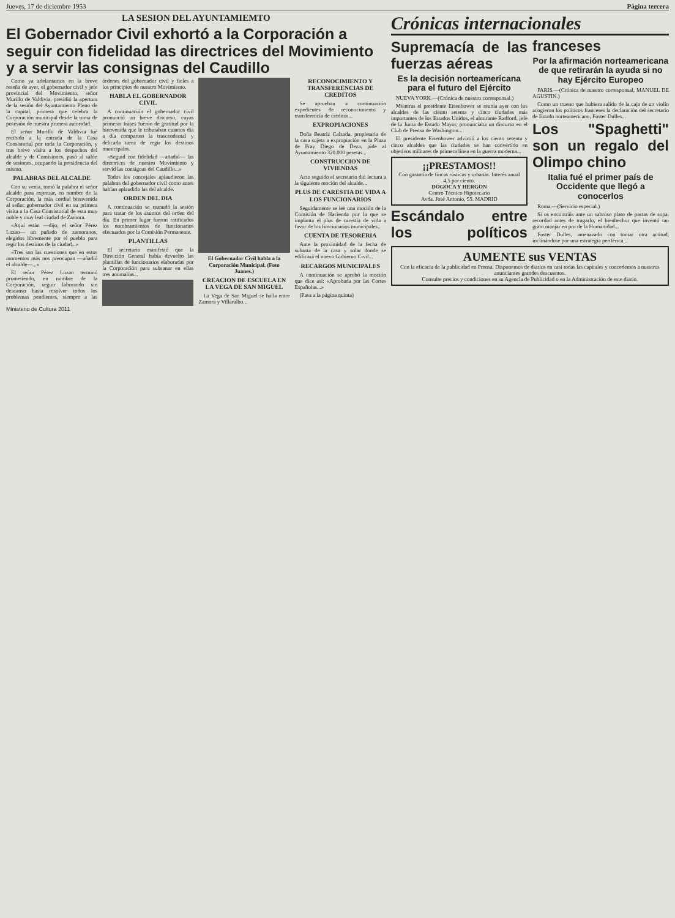Jueves, 17 de diciembre 1953 Página tercera
LA SESION DEL AYUNTAMIEMTO
El Gobernador Civil exhortó a la Corporación a seguir con fidelidad las directrices del Movimiento y a servir las consignas del Caudillo
Como ya adelantamos en la breve reseña de ayer, el gobernador civil y jefe provincial del Movimiento, señor Murillo de Valdivia, presidió la apertura de la sesión del Ayuntamiento Pleno de la capital, primera que celebra la Corporación municipal desde la toma de posesión de nuestra primera autoridad.
El señor Murillo de Valdivia fué recibido a la entrada de la Casa Consistorial por toda la Corporación, y tras breve visita a los despachos del alcalde y de Comisiones, pasó al salón de sesiones, ocupando la presidencia del mismo.
PALABRAS DEL ALCALDE
Con su venia, tomó la palabra el señor alcalde para expresar, en nombre de la Corporación, la más cordial bienvenida al señor gobernador civil en su primera visita a la Casa Consistorial de esta muy noble y muy leal ciudad de Zamora.
«Aquí están —dijo, el señor Pérez Lozao— un puñado de zamoranos, elegidos libremente por el pueblo para regir los destinos de la ciudad...»
«Tres son las cuestiones que en estos momentos más nos preocupan —añadió el alcalde—...»
El señor Pérez Lozao terminó prometiendo, en nombre de la Corporación, seguir laborando sin descanso hasta resolver todos los problemas pendientes, siempre a las órdenes del gobernador civil y fieles a los principios de nuestro Movimiento.
HABLA EL GOBERNADOR CIVIL
A continuación el gobernador civil pronunció un breve discurso, cuyas primeras frases fueron de gratitud por la bienvenida que le tributaban cuantos día a día comparten la trascendental y delicada tarea de regir los destinos municipales.
«Seguid con fidelidad —añadió— las directrices de nuestro Movimiento y servid las consignas del Caudillo...»
Todos los concejales aplaudieron las palabras del gobernador civil como antes habían aplaudido las del alcalde.
ORDEN DEL DIA
A continuación se reanudó la sesión para tratar de los asuntos del orden del día. En primer lugar fueron ratificados los nombramientos de funcionarios efectuados por la Comisión Permanente.
PLANTILLAS
El secretario manifestó que la Dirección General había devuelto las plantillas de funcionarios elaboradas por la Corporación para subsanar en ellas tres anomalías...
El Gobernador Civil habla a la Corporación Municipal. (Foto Juanes.)
CREACION DE ESCUELA EN LA VEGA DE SAN MIGUEL
La Vega de San Miguel se halla entre Zamora y Villaralbo...
RECONOCIMIENTO Y TRANSFERENCIAS DE CREDITOS
Se aprueban a continuación expedientes de reconocimiento y transferencia de créditos...
EXPROPIACIONES
Doña Beatriz Calzada, propietaria de la casa sujeta a expropiación en la Plaza de Fray Diego de Deza, pide al Ayuntamiento 320.000 pesetas...
CONSTRUCCION DE VIVIENDAS
Acto seguido el secretario dió lectura a la siguiente moción del alcalde...
PLUS DE CARESTIA DE VIDA A LOS FUNCIONARIOS
Seguidamente se lee una moción de la Comisión de Hacienda por la que se implanta el plus de carestía de vida a favor de los funcionarios municipales...
CUENTA DE TESORERIA
Ante la proximidad de la fecha de subasta de la casa y solar donde se edificará el nuevo Gobierno Civil...
RECARGOS MUNICIPALES
A continuación se aprobó la moción que dice así: «Aprobada por las Cortes Españolas...»
(Pasa a la página quinta)
Crónicas internacionales
Supremacía de las fuerzas aéreas
Es la decisión norteamericana para el futuro del Ejército
NUEVA YORK.—(Crónica de nuestro corresponsal.)
Mientras el presidente Eisenhower se reunía ayer con los alcaldes de las ciento setenta y cinco ciudades más importantes de los Estados Unidos, el almirante Radford, jefe de la Junta de Estado Mayor, pronunciaba un discurso en el Club de Prensa de Washington...
El presidente Eisenhower advirtió a los ciento setenta y cinco alcaldes que las ciudades se han convertido en objetivos militares de primera línea en la guerra moderna...
¡¡PRESTAMOS!!
Con garantía de fincas rústicas y urbanas. Interés anual 4,5 por ciento.
DOGOCA Y HERGON
Centro Técnico Hipotecario
Avda. José Antonio, 55. MADRID
Escándalo entre los políticos franceses
Por la afirmación norteamericana de que retirarán la ayuda si no hay Ejército Europeo
PARIS.—(Crónica de nuestro corresponsal, MANUEL DE AGUSTIN.)
Como un trueno que hubiera salido de la caja de un violín acogieron los políticos franceses la declaración del secretario de Estado norteamericano, Foster Dulles...
Los "Spaghetti" son un regalo del Olimpo chino
Italia fué el primer país de Occidente que llegó a conocerlos
Roma.—(Servicio especial.)
Si os encontráis ante un sabroso plato de pastas de sopa, recordad antes de tragarlo, el bienhechor que inventó tan grato manjar en pro de la Humanidad...
Foster Dulles, amenazado con tomar otra actitud, inclinándose por una estrategia periférica...
AUMENTE sus VENTAS
Con la eficacia de la publicidad en Prensa. Disponemos de diarios en casi todas las capitales y concedemos a nuestros anunciantes grandes descuentos.
Consulte precios y condiciones en su Agencia de Publicidad o en la Administración de este diario.
Ministerio de Cultura 2011